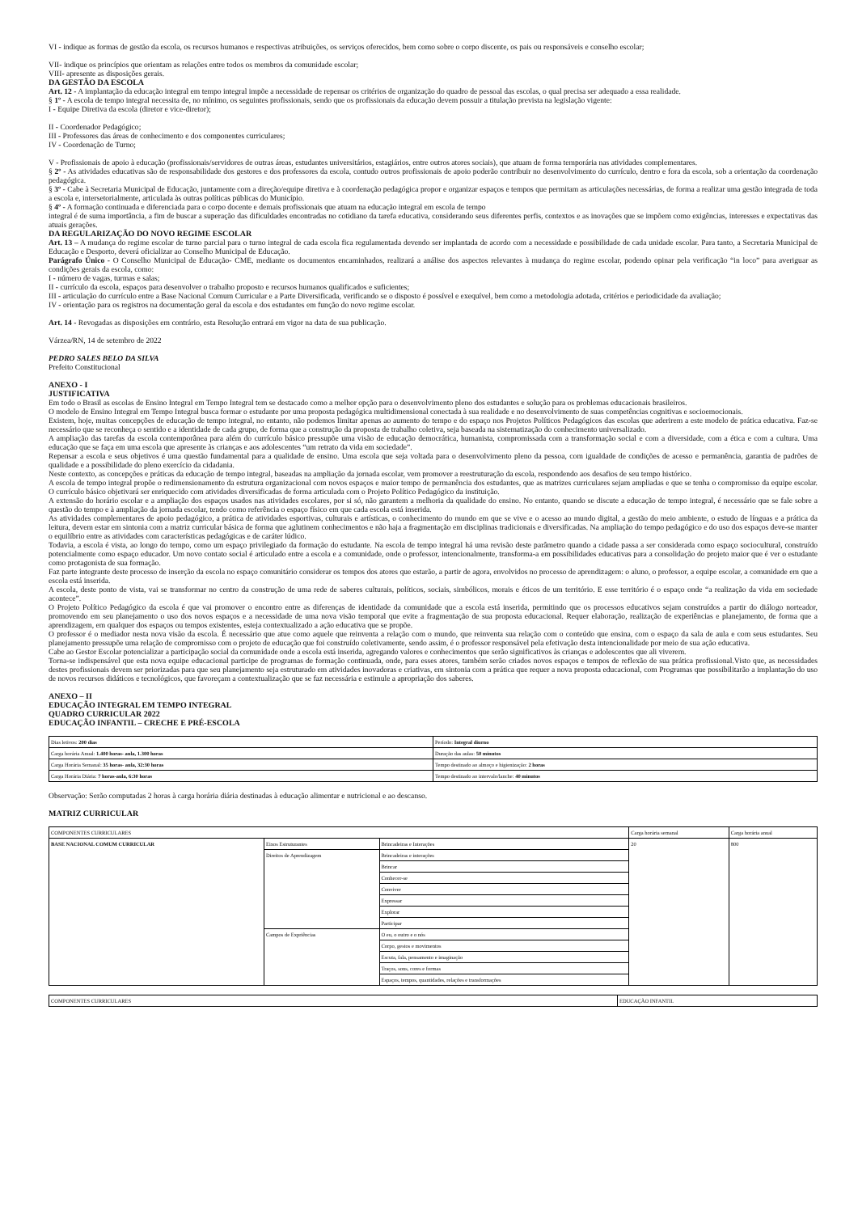VI - indique as formas de gestão da escola, os recursos humanos e respectivas atribuições, os serviços oferecidos, bem como sobre o corpo discente, os pais ou responsáveis e conselho escolar;
VII- indique os princípios que orientam as relações entre todos os membros da comunidade escolar;
VIII- apresente as disposições gerais.
DA GESTÃO DA ESCOLA
Art. 12 - A implantação da educação integral em tempo integral impõe a necessidade de repensar os critérios de organização do quadro de pessoal das escolas, o qual precisa ser adequado a essa realidade.
§ 1º - A escola de tempo integral necessita de, no mínimo, os seguintes profissionais, sendo que os profissionais da educação devem possuir a titulação prevista na legislação vigente:
I - Equipe Diretiva da escola (diretor e vice-diretor);
II - Coordenador Pedagógico;
III - Professores das áreas de conhecimento e dos componentes curriculares;
IV - Coordenação de Turno;
V - Profissionais de apoio à educação (profissionais/servidores de outras áreas, estudantes universitários, estagiários, entre outros atores sociais), que atuam de forma temporária nas atividades complementares.
§ 2º - As atividades educativas são de responsabilidade dos gestores e dos professores da escola, contudo outros profissionais de apoio poderão contribuir no desenvolvimento do currículo, dentro e fora da escola, sob a orientação da coordenação pedagógica.
§ 3º - Cabe à Secretaria Municipal de Educação, juntamente com a direção/equipe diretiva e à coordenação pedagógica propor e organizar espaços e tempos que permitam as articulações necessárias, de forma a realizar uma gestão integrada de toda a escola e, intersetorialmente, articulada às outras políticas públicas do Município.
§ 4º - A formação continuada e diferenciada para o corpo docente e demais profissionais que atuam na educação integral em escola de tempo
integral é de suma importância, a fim de buscar a superação das dificuldades encontradas no cotidiano da tarefa educativa, considerando seus diferentes perfis, contextos e as inovações que se impõem como exigências, interesses e expectativas das atuais gerações.
DA REGULARIZAÇÃO DO NOVO REGIME ESCOLAR
Art. 13 – A mudança do regime escolar de turno parcial para o turno integral de cada escola fica regulamentada devendo ser implantada de acordo com a necessidade e possibilidade de cada unidade escolar. Para tanto, a Secretaria Municipal de Educação e Desporto, deverá oficializar ao Conselho Municipal de Educação.
Parágrafo Único - O Conselho Municipal de Educação- CME, mediante os documentos encaminhados, realizará a análise dos aspectos relevantes à mudança do regime escolar, podendo opinar pela verificação “in loco” para averiguar as condições gerais da escola, como:
I - número de vagas, turmas e salas;
II - currículo da escola, espaços para desenvolver o trabalho proposto e recursos humanos qualificados e suficientes;
III - articulação do currículo entre a Base Nacional Comum Curricular e a Parte Diversificada, verificando se o disposto é possível e exequível, bem como a metodologia adotada, critérios e periodicidade da avaliação;
IV - orientação para os registros na documentação geral da escola e dos estudantes em função do novo regime escolar.
Art. 14 - Revogadas as disposições em contrário, esta Resolução entrará em vigor na data de sua publicação.
Várzea/RN, 14 de setembro de 2022
PEDRO SALES BELO DA SILVA
Prefeito Constitucional
ANEXO - I
JUSTIFICATIVA
Em todo o Brasil as escolas de Ensino Integral em Tempo Integral tem se destacado como a melhor opção para o desenvolvimento pleno dos estudantes e solução para os problemas educacionais brasileiros.
O modelo de Ensino Integral em Tempo Integral busca formar o estudante por uma proposta pedagógica multidimensional conectada à sua realidade e no desenvolvimento de suas competências cognitivas e socioemocionais.
Existem, hoje, muitas concepções de educação de tempo integral, no entanto, não podemos limitar apenas ao aumento do tempo e do espaço nos Projetos Políticos Pedagógicos das escolas que aderirem a este modelo de prática educativa. Faz-se necessário que se reconheça o sentido e a identidade de cada grupo, de forma que a construção da proposta de trabalho coletiva, seja baseada na sistematização do conhecimento universalizado.
A ampliação das tarefas da escola contemporânea para além do currículo básico pressupõe uma visão de educação democrática, humanista, compromissada com a transformação social e com a diversidade, com a ética e com a cultura. Uma educação que se faça em uma escola que apresente às crianças e aos adolescentes “um retrato da vida em sociedade”.
Repensar a escola e seus objetivos é uma questão fundamental para a qualidade de ensino. Uma escola que seja voltada para o desenvolvimento pleno da pessoa, com igualdade de condições de acesso e permanência, garantia de padrões de qualidade e a possibilidade do pleno exercício da cidadania.
Neste contexto, as concepções e práticas da educação de tempo integral, baseadas na ampliação da jornada escolar, vem promover a reestruturação da escola, respondendo aos desafios de seu tempo histórico.
A escola de tempo integral propõe o redimensionamento da estrutura organizacional com novos espaços e maior tempo de permanência dos estudantes, que as matrizes curriculares sejam ampliadas e que se tenha o compromisso da equipe escolar. O currículo básico objetivará ser enriquecido com atividades diversificadas de forma articulada com o Projeto Político Pedagógico da instituição.
A extensão do horário escolar e a ampliação dos espaços usados nas atividades escolares, por si só, não garantem a melhoria da qualidade do ensino. No entanto, quando se discute a educação de tempo integral, é necessário que se fale sobre a questão do tempo e à ampliação da jornada escolar, tendo como referência o espaço físico em que cada escola está inserida.
As atividades complementares de apoio pedagógico, a prática de atividades esportivas, culturais e artísticas, o conhecimento do mundo em que se vive e o acesso ao mundo digital, a gestão do meio ambiente, o estudo de línguas e a prática da leitura, devem estar em sintonia com a matriz curricular básica de forma que aglutinem conhecimentos e não haja a fragmentação em disciplinas tradicionais e diversificadas. Na ampliação do tempo pedagógico e do uso dos espaços deve-se manter o equilíbrio entre as atividades com características pedagógicas e de caráter lúdico.
Todavia, a escola é vista, ao longo do tempo, como um espaço privilegiado da formação do estudante. Na escola de tempo integral há uma revisão deste parâmetro quando a cidade passa a ser considerada como espaço sociocultural, construído potencialmente como espaço educador. Um novo contato social é articulado entre a escola e a comunidade, onde o professor, intencionalmente, transforma-a em possibilidades educativas para a consolidação do projeto maior que é ver o estudante como protagonista de sua formação.
Faz parte integrante deste processo de inserção da escola no espaço comunitário considerar os tempos dos atores que estarão, a partir de agora, envolvidos no processo de aprendizagem: o aluno, o professor, a equipe escolar, a comunidade em que a escola está inserida.
A escola, deste ponto de vista, vai se transformar no centro da construção de uma rede de saberes culturais, políticos, sociais, simbólicos, morais e éticos de um território. E esse território é o espaço onde “a realização da vida em sociedade acontece”.
O Projeto Político Pedagógico da escola é que vai promover o encontro entre as diferenças de identidade da comunidade que a escola está inserida, permitindo que os processos educativos sejam construídos a partir do diálogo norteador, promovendo em seu planejamento o uso dos novos espaços e a necessidade de uma nova visão temporal que evite a fragmentação de sua proposta educacional. Requer elaboração, realização de experiências e planejamento, de forma que a aprendizagem, em qualquer dos espaços ou tempos existentes, esteja contextualizado a ação educativa que se propõe.
O professor é o mediador nesta nova visão da escola. É necessário que atue como aquele que reinventa a relação com o mundo, que reinventa sua relação com o conteúdo que ensina, com o espaço da sala de aula e com seus estudantes. Seu planejamento pressupõe uma relação de compromisso com o projeto de educação que foi construído coletivamente, sendo assim, é o professor responsável pela efetivação desta intencionalidade por meio de sua ação educativa.
Cabe ao Gestor Escolar potencializar a participação social da comunidade onde a escola está inserida, agregando valores e conhecimentos que serão significativos às crianças e adolescentes que ali viverem.
Torna-se indispensável que esta nova equipe educacional participe de programas de formação continuada, onde, para esses atores, também serão criados novos espaços e tempos de reflexão de sua prática profissional.Visto que, as necessidades destes profissionais devem ser priorizadas para que seu planejamento seja estruturado em atividades inovadoras e criativas, em sintonia com a prática que requer a nova proposta educacional, com Programas que possibilitarão a implantação do uso de novos recursos didáticos e tecnológicos, que favoreçam a contextualização que se faz necessária e estimule a apropriação dos saberes.
ANEXO – II
EDUCAÇÃO INTEGRAL EM TEMPO INTEGRAL
QUADRO CURRICULAR 2022
EDUCAÇÃO INFANTIL – CRECHE E PRÉ-ESCOLA
| Dias letivos: 200 dias | Período: Integral diurno |
| Carga horária Anual: 1.400 horas- aula, 1.300 horas | Duração das aulas: 50 minutos |
| Carga Horária Semanal: 35 horas- aula, 32:30 horas | Tempo destinado ao almoço e higienização: 2 horas |
| Carga Horária Diária: 7 horas-aula, 6:30 horas | Tempo destinado ao intervalo/lanche: 40 minutos |
Observação: Serão computadas 2 horas à carga horária diária destinadas à educação alimentar e nutricional e ao descanso.
MATRIZ CURRICULAR
| COMPONENTES CURRICULARES | | | Carga horária semanal | Carga horária anual |
| BASE NACIONAL COMUM CURRICULAR | Eixos Estruturantes | Brincadeiras e Interações | 20 | 800 |
| | Direitos de Aprendizagem | Brincadeiras e interações | | |
| | | Brincar | | |
| | | Conhecer-se | | |
| | | Conviver | | |
| | | Expressar | | |
| | | Explorar | | |
| | | Participar | | |
| | Campos de Expriências | O eu, o outro e o nós | | |
| | | Corpo, gestos e movimentos | | |
| | | Escuta, fala, pensamento e imaginação | | |
| | | Traços, sons, cores e formas | | |
| | | Espaços, tempos, quantidades, relações e transformações | | |
| COMPONENTES CURRICULARES | EDUCAÇÃO INFANTIL |